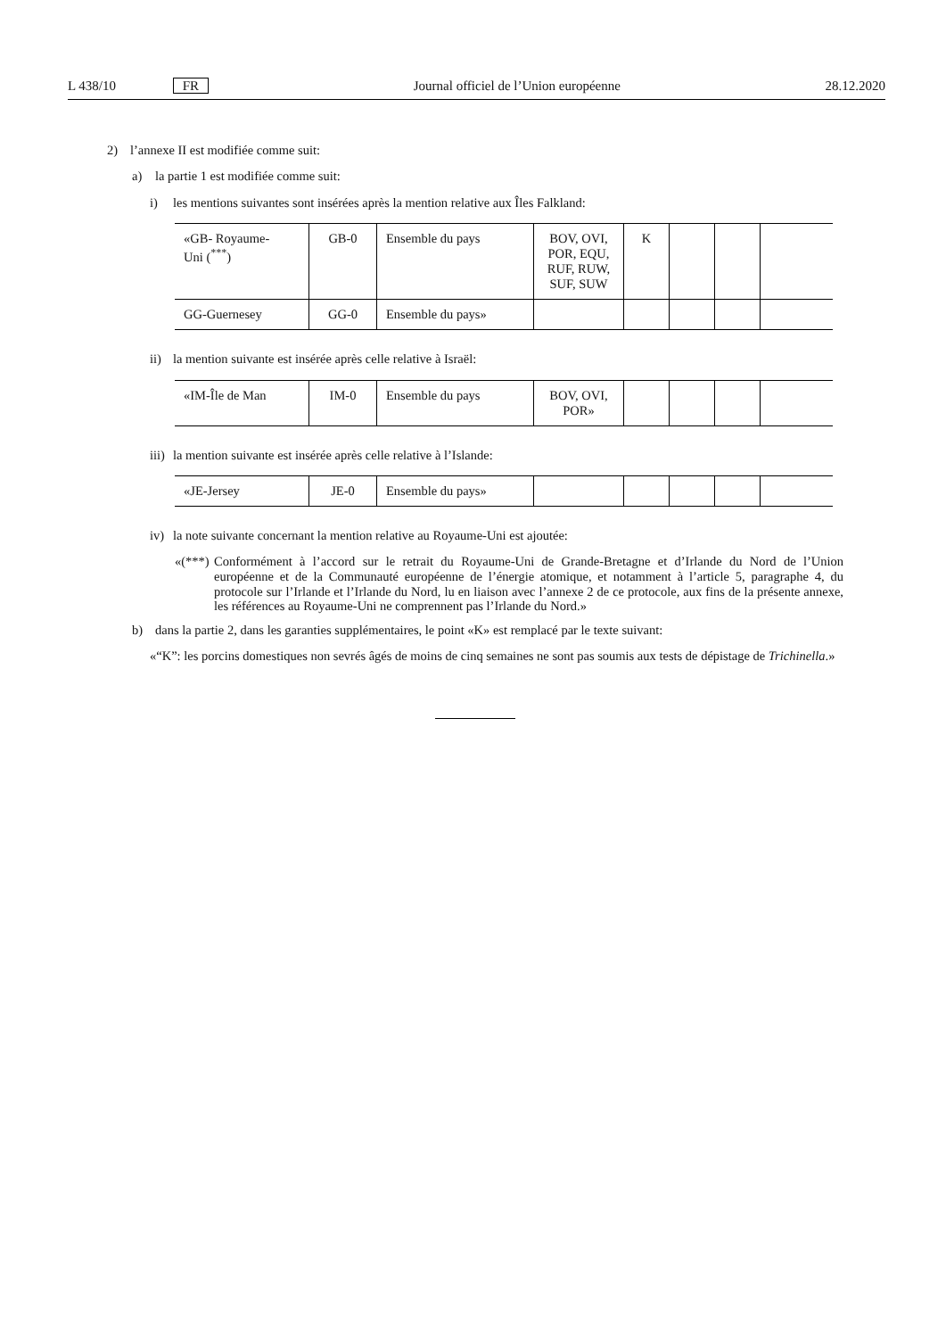L 438/10 FR Journal officiel de l’Union européenne 28.12.2020
2) l’annexe II est modifiée comme suit:
a) la partie 1 est modifiée comme suit:
i) les mentions suivantes sont insérées après la mention relative aux Îles Falkland:
| «GB- Royaume- Uni (<sup>***</sup>) | GB-0 | Ensemble du pays | BOV, OVI, POR, EQU, RUF, RUW, SUF, SUW | K | | | |
| GG-Guernesey | GG-0 | Ensemble du pays» | | | | | |
ii) la mention suivante est insérée après celle relative à Israël:
| «IM-Île de Man | IM-0 | Ensemble du pays | BOV, OVI, POR» | | | | |
iii) la mention suivante est insérée après celle relative à l’Islande:
| «JE-Jersey | JE-0 | Ensemble du pays» | | | | | |
iv) la note suivante concernant la mention relative au Royaume-Uni est ajoutée:
«(***) Conformément à l’accord sur le retrait du Royaume-Uni de Grande-Bretagne et d’Irlande du Nord de l’Union européenne et de la Communauté européenne de l’énergie atomique, et notamment à l’article 5, paragraphe 4, du protocole sur l’Irlande et l’Irlande du Nord, lu en liaison avec l’annexe 2 de ce protocole, aux fins de la présente annexe, les références au Royaume-Uni ne comprennent pas l’Irlande du Nord.»
b) dans la partie 2, dans les garanties supplémentaires, le point «K» est remplacé par le texte suivant:
«“K”: les porcins domestiques non sevrés âgés de moins de cinq semaines ne sont pas soumis aux tests de dépistage de Trichinella.»